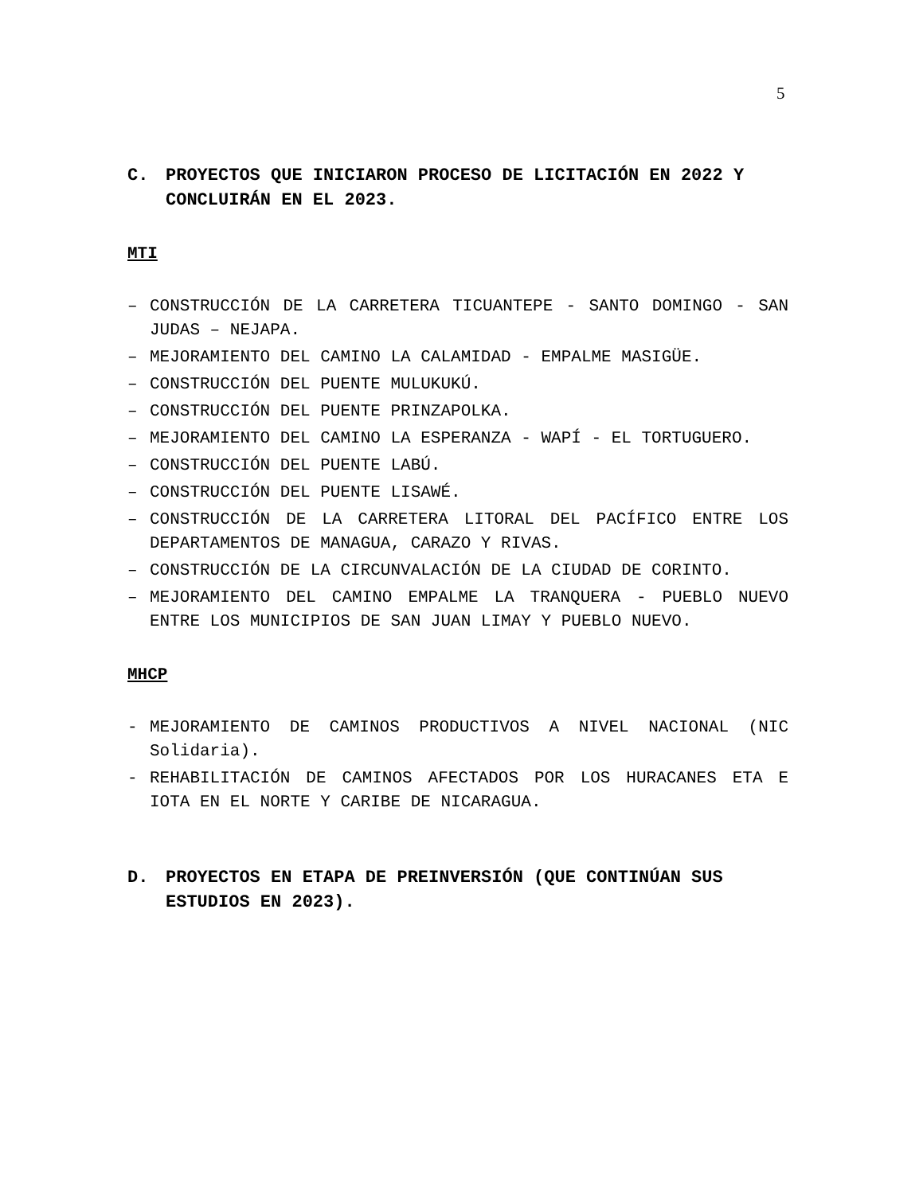5
C. PROYECTOS QUE INICIARON PROCESO DE LICITACIÓN EN 2022 Y CONCLUIRÁN EN EL 2023.
MTI
– CONSTRUCCIÓN DE LA CARRETERA TICUANTEPE - SANTO DOMINGO - SAN JUDAS – NEJAPA.
– MEJORAMIENTO DEL CAMINO LA CALAMIDAD - EMPALME MASIGÜE.
– CONSTRUCCIÓN DEL PUENTE MULUKUKÚ.
– CONSTRUCCIÓN DEL PUENTE PRINZAPOLKA.
– MEJORAMIENTO DEL CAMINO LA ESPERANZA - WAPÍ - EL TORTUGUERO.
– CONSTRUCCIÓN DEL PUENTE LABÚ.
– CONSTRUCCIÓN DEL PUENTE LISAWÉ.
– CONSTRUCCIÓN DE LA CARRETERA LITORAL DEL PACÍFICO ENTRE LOS DEPARTAMENTOS DE MANAGUA, CARAZO Y RIVAS.
– CONSTRUCCIÓN DE LA CIRCUNVALACIÓN DE LA CIUDAD DE CORINTO.
– MEJORAMIENTO DEL CAMINO EMPALME LA TRANQUERA - PUEBLO NUEVO ENTRE LOS MUNICIPIOS DE SAN JUAN LIMAY Y PUEBLO NUEVO.
MHCP
- MEJORAMIENTO DE CAMINOS PRODUCTIVOS A NIVEL NACIONAL (NIC Solidaria).
- REHABILITACIÓN DE CAMINOS AFECTADOS POR LOS HURACANES ETA E IOTA EN EL NORTE Y CARIBE DE NICARAGUA.
D. PROYECTOS EN ETAPA DE PREINVERSIÓN (QUE CONTINÚAN SUS ESTUDIOS EN 2023).